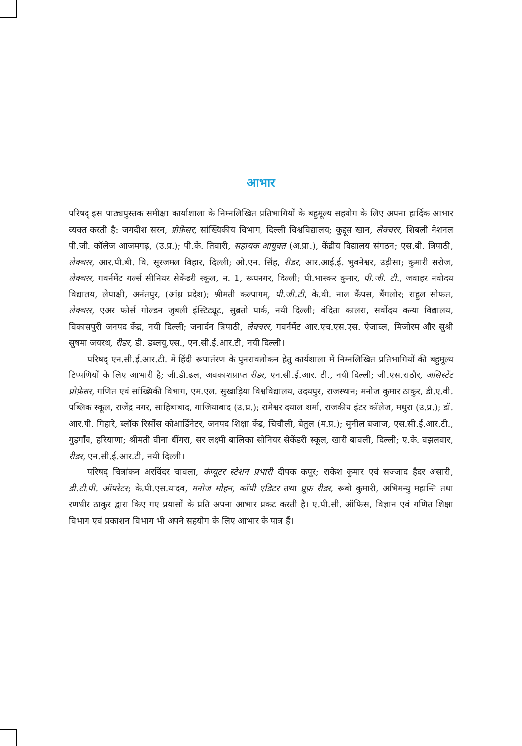आभार
परिषद् इस पाठ्यपुस्तक समीक्षा कार्याशाला के निम्नलिखित प्रतिभागियों के बहुमूल्य सहयोग के लिए अपना हार्दिक आभार व्यक्त करती है: जगदीश सरन, प्रोफ़ेसर, सांख्यिकीय विभाग, दिल्ली विश्वविद्यालय; कुद्दूस खान, लेक्चरर, शिबली नेशनल पी.जी. कॉलेज आजमगढ़, (उ.प्र.); पी.के. तिवारी, सहायक आयुक्त (अ.प्रा.), केंद्रीय विद्यालय संगठन; एस.बी. त्रिपाठी, लेक्चरर, आर.पी.बी. वि. सूरजमल विहार, दिल्ली; ओ.एन. सिंह, रीडर, आर.आई.ई. भुवनेश्वर, उड़ीसा; कुमारी सरोज, लेक्चरर, गवर्नमेंट गर्ल्स सीनियर सेकेंडरी स्कूल, न. 1, रूपनगर, दिल्ली; पी.भास्कर कुमार, पी.जी. टी., जवाहर नवोदय विद्यालय, लेपाक्षी, अनंतपुर, (आंध्र प्रदेश); श्रीमती कल्पागम्, पी.जी.टी, के.वी. नाल कैंपस, बैंगलोर; राहुल सोफत, लेक्चरर, एअर फोर्स गोल्डन जुबली इंस्टिट्यूट, सुब्रतो पार्क, नयी दिल्ली; वंदिता कालरा, सर्वोदय कन्या विद्यालय, विकासपुरी जनपद केंद्र, नयी दिल्ली; जनार्दन त्रिपाठी, लेक्चरर, गवर्नमेंट आर.एच.एस.एस. ऐजाव्ल, मिजोरम और सुश्री सुषमा जयरथ, रीडर, डी. डब्लयू.एस., एन.सी.ई.आर.टी, नयी दिल्ली।
परिषद् एन.सी.ई.आर.टी. में हिंदी रूपातंरण के पुनरावलोकन हेतु कार्यशाला में निम्नलिखित प्रतिभागियों की बहुमूल्य टिप्पणियों के लिए आभारी है; जी.डी.ढल, अवकाशप्राप्त रीडर, एन.सी.ई.आर. टी., नयी दिल्ली; जी.एस.राठौर, असिस्टेंट प्रोफ़ेसर, गणित एवं सांख्यिकी विभाग, एम.एल. सुखाड़िया विश्वविद्यालय, उदयपुर, राजस्थान; मनोज कुमार ठाकुर, डी.ए.वी. पब्लिक स्कूल, राजेंद्र नगर, साहिबाबाद, गाजियाबाद (उ.प्र.); रामेश्वर दयाल शर्मा, राजकीय इंटर कॉलेज, मथुरा (उ.प्र.); डॉ. आर.पी. गिहारे, ब्लॉक रिर्सोस कोआर्डिनेटर, जनपद शिक्षा केंद्र, चिचौली, बेतुल (म.प्र.); सुनील बजाज, एस.सी.ई.आर.टी., गुड़गाँव, हरियाणा; श्रीमती वीना धींगरा, सर लक्ष्मी बालिका सीनियर सेकेंडरी स्कूल, खारी बावली, दिल्ली; ए.के. वझलवार, रीडर, एन.सी.ई.आर.टी, नयी दिल्ली।
परिषद् चित्रांकन अरविंदर चावला, कंप्यूटर स्टेशन प्रभारी दीपक कपूर; राकेश कुमार एवं सज्जाद हैदर अंसारी, डी.टी.पी. ऑपरेटर; के.पी.एस.यादव, मनोज मोहन, कॉपी एडिटर तथा प्रूफ़ रीडर, रूबी कुमारी, अभिमन्यु महान्ति तथा रणधीर ठाकुर द्वारा किए गए प्रयासों के प्रति अपना आभार प्रकट करती है। ए.पी.सी. ऑफिस, विज्ञान एवं गणित शिक्षा विभाग एवं प्रकाशन विभाग भी अपने सहयोग के लिए आभार के पात्र हैं।